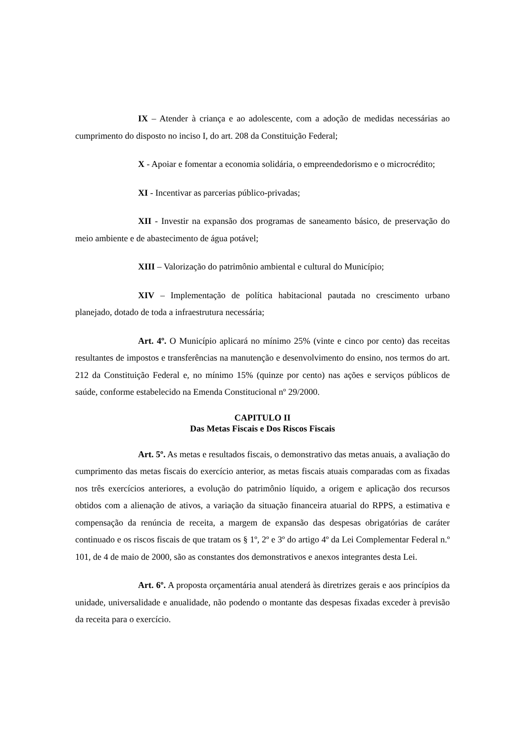IX – Atender à criança e ao adolescente, com a adoção de medidas necessárias ao cumprimento do disposto no inciso I, do art. 208 da Constituição Federal;
X - Apoiar e fomentar a economia solidária, o empreendedorismo e o microcrédito;
XI - Incentivar as parcerias público-privadas;
XII - Investir na expansão dos programas de saneamento básico, de preservação do meio ambiente e de abastecimento de água potável;
XIII – Valorização do patrimônio ambiental e cultural do Município;
XIV – Implementação de política habitacional pautada no crescimento urbano planejado, dotado de toda a infraestrutura necessária;
Art. 4º. O Município aplicará no mínimo 25% (vinte e cinco por cento) das receitas resultantes de impostos e transferências na manutenção e desenvolvimento do ensino, nos termos do art. 212 da Constituição Federal e, no mínimo 15% (quinze por cento) nas ações e serviços públicos de saúde, conforme estabelecido na Emenda Constitucional nº 29/2000.
CAPITULO II
Das Metas Fiscais e Dos Riscos Fiscais
Art. 5º. As metas e resultados fiscais, o demonstrativo das metas anuais, a avaliação do cumprimento das metas fiscais do exercício anterior, as metas fiscais atuais comparadas com as fixadas nos três exercícios anteriores, a evolução do patrimônio líquido, a origem e aplicação dos recursos obtidos com a alienação de ativos, a variação da situação financeira atuarial do RPPS, a estimativa e compensação da renúncia de receita, a margem de expansão das despesas obrigatórias de caráter continuado e os riscos fiscais de que tratam os § 1º, 2º e 3º do artigo 4º da Lei Complementar Federal n.º 101, de 4 de maio de 2000, são as constantes dos demonstrativos e anexos integrantes desta Lei.
Art. 6º. A proposta orçamentária anual atenderá às diretrizes gerais e aos princípios da unidade, universalidade e anualidade, não podendo o montante das despesas fixadas exceder à previsão da receita para o exercício.